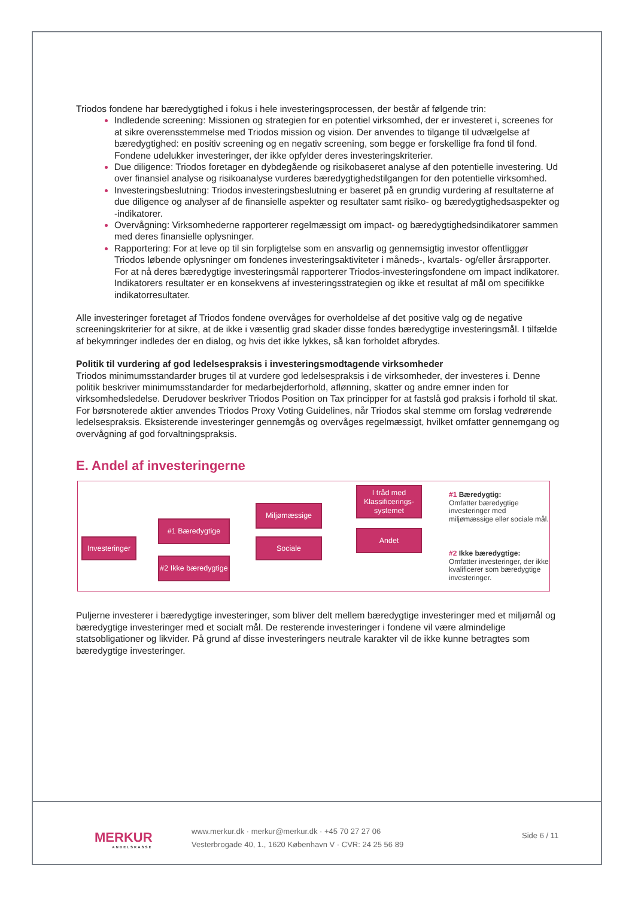Triodos fondene har bæredygtighed i fokus i hele investeringsprocessen, der består af følgende trin:
Indledende screening: Missionen og strategien for en potentiel virksomhed, der er investeret i, screenes for at sikre overensstemmelse med Triodos mission og vision. Der anvendes to tilgange til udvælgelse af bæredygtighed: en positiv screening og en negativ screening, som begge er forskellige fra fond til fond. Fondene udelukker investeringer, der ikke opfylder deres investeringskriterier.
Due diligence: Triodos foretager en dybdegående og risikobaseret analyse af den potentielle investering. Ud over finansiel analyse og risikoanalyse vurderes bæredygtighedstilgangen for den potentielle virksomhed.
Investeringsbeslutning: Triodos investeringsbeslutning er baseret på en grundig vurdering af resultaterne af due diligence og analyser af de finansielle aspekter og resultater samt risiko- og bæredygtighedsaspekter og -indikatorer.
Overvågning: Virksomhederne rapporterer regelmæssigt om impact- og bæredygtighedsindikatorer sammen med deres finansielle oplysninger.
Rapportering: For at leve op til sin forpligtelse som en ansvarlig og gennemsigtig investor offentliggør Triodos løbende oplysninger om fondenes investeringsaktiviteter i måneds-, kvartals- og/eller årsrapporter. For at nå deres bæredygtige investeringsmål rapporterer Triodos-investeringsfondene om impact indikatorer. Indikatorers resultater er en konsekvens af investeringsstrategien og ikke et resultat af mål om specifikke indikatorresultater.
Alle investeringer foretaget af Triodos fondene overvåges for overholdelse af det positive valg og de negative screeningskriterier for at sikre, at de ikke i væsentlig grad skader disse fondes bæredygtige investeringsmål. I tilfælde af bekymringer indledes der en dialog, og hvis det ikke lykkes, så kan forholdet afbrydes.
Politik til vurdering af god ledelsespraksis i investeringsmodtagende virksomheder
Triodos minimumsstandarder bruges til at vurdere god ledelsespraksis i de virksomheder, der investeres i. Denne politik beskriver minimumsstandarder for medarbejderforhold, aflønning, skatter og andre emner inden for virksomhedsledelse. Derudover beskriver Triodos Position on Tax principper for at fastslå god praksis i forhold til skat. For børsnoterede aktier anvendes Triodos Proxy Voting Guidelines, når Triodos skal stemme om forslag vedrørende ledelsespraksis. Eksisterende investeringer gennemgås og overvåges regelmæssigt, hvilket omfatter gennemgang og overvågning af god forvaltningspraksis.
E. Andel af investeringerne
Investeringer
#1 Bæredygtige
#2 Ikke bæredygtige
Miljømæssige
Sociale
I tråd med Klassificerings-systemet
Andet
#1 Bæredygtig:
Omfatter bæredygtige investeringer med miljømæssige eller sociale mål.
#2 Ikke bæredygtige:
Omfatter investeringer, der ikke kvalificerer som bæredygtige investeringer.
Puljerne investerer i bæredygtige investeringer, som bliver delt mellem bæredygtige investeringer med et miljømål og bæredygtige investeringer med et socialt mål. De resterende investeringer i fondene vil være almindelige statsobligationer og likvider. På grund af disse investeringers neutrale karakter vil de ikke kunne betragtes som bæredygtige investeringer.
MERKUR
ANDELSKASSE
www.merkur.dk · merkur@merkur.dk · +45 70 27 27 06
Vesterbrogade 40, 1., 1620 København V · CVR: 24 25 56 89
Side 6 / 11